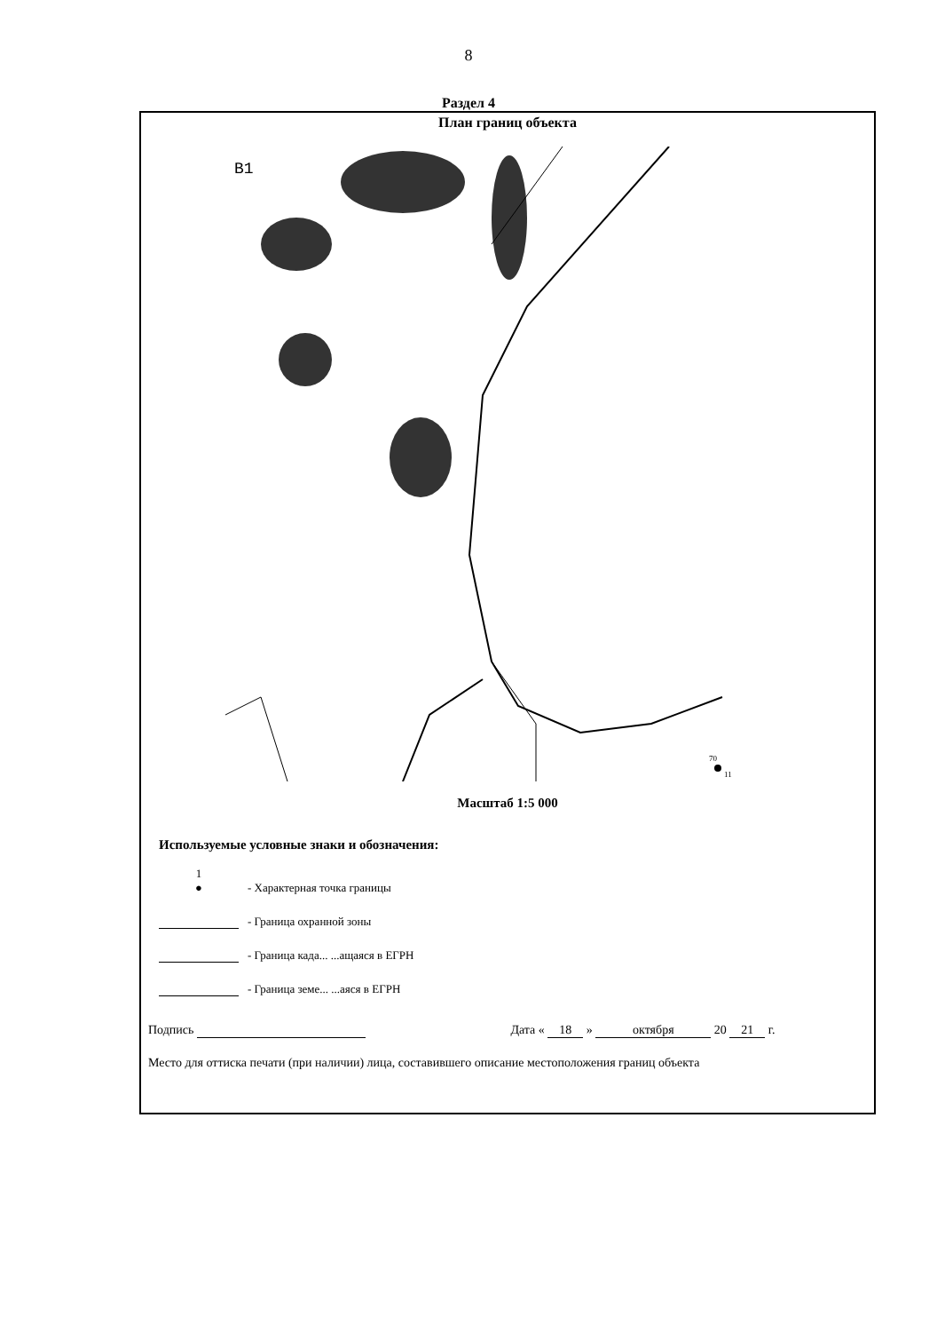8
Раздел 4
План границ объекта
B1
70
11
Масштаб 1:5 000
Используемые условные знаки и обозначения:
1
●
- Характерная точка границы
- Граница охранной зоны
- Граница када... ...ащаяся в ЕГРН
- Граница земе... ...аяся в ЕГРН
Подпись Дата « 18 » октября 20 21 г.
Место для оттиска печати (при наличии) лица, составившего описание местоположения границ объекта